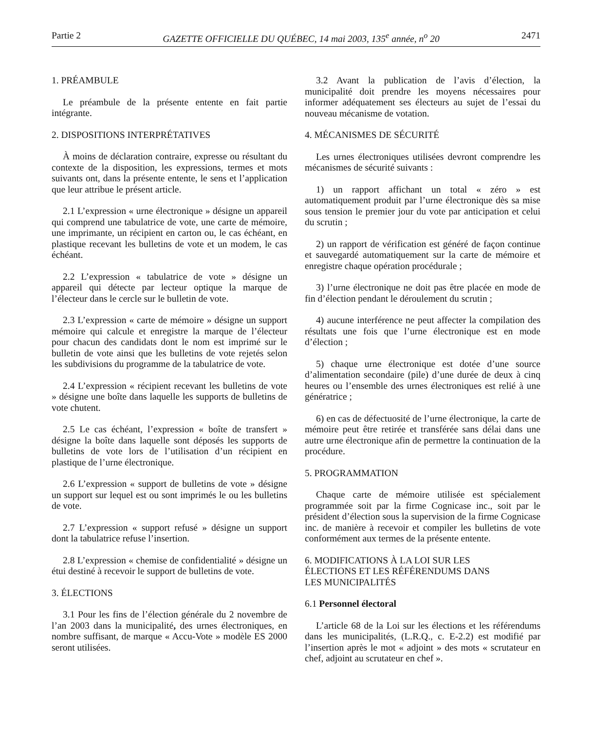Partie 2 GAZETTE OFFICIELLE DU QUÉBEC, 14 mai 2003, 135<sup>e</sup> année, n<sup>o</sup> 20 2471
1. PRÉAMBULE
Le préambule de la présente entente en fait partie intégrante.
2. DISPOSITIONS INTERPRÉTATIVES
À moins de déclaration contraire, expresse ou résultant du contexte de la disposition, les expressions, termes et mots suivants ont, dans la présente entente, le sens et l’application que leur attribue le présent article.
2.1 L’expression « urne électronique » désigne un appareil qui comprend une tabulatrice de vote, une carte de mémoire, une imprimante, un récipient en carton ou, le cas échéant, en plastique recevant les bulletins de vote et un modem, le cas échéant.
2.2 L’expression « tabulatrice de vote » désigne un appareil qui détecte par lecteur optique la marque de l’électeur dans le cercle sur le bulletin de vote.
2.3 L’expression « carte de mémoire » désigne un support mémoire qui calcule et enregistre la marque de l’électeur pour chacun des candidats dont le nom est imprimé sur le bulletin de vote ainsi que les bulletins de vote rejetés selon les subdivisions du programme de la tabulatrice de vote.
2.4 L’expression « récipient recevant les bulletins de vote » désigne une boîte dans laquelle les supports de bulletins de vote chutent.
2.5 Le cas échéant, l’expression « boîte de transfert » désigne la boîte dans laquelle sont déposés les supports de bulletins de vote lors de l’utilisation d’un récipient en plastique de l’urne électronique.
2.6 L’expression « support de bulletins de vote » désigne un support sur lequel est ou sont imprimés le ou les bulletins de vote.
2.7 L’expression « support refusé » désigne un support dont la tabulatrice refuse l’insertion.
2.8 L’expression « chemise de confidentialité » désigne un étui destiné à recevoir le support de bulletins de vote.
3. ÉLECTIONS
3.1 Pour les fins de l’élection générale du 2 novembre de l’an 2003 dans la municipalité, des urnes électroniques, en nombre suffisant, de marque « Accu-Vote » modèle ES 2000 seront utilisées.
3.2 Avant la publication de l’avis d’élection, la municipalité doit prendre les moyens nécessaires pour informer adéquatement ses électeurs au sujet de l’essai du nouveau mécanisme de votation.
4. MÉCANISMES DE SÉCURITÉ
Les urnes électroniques utilisées devront comprendre les mécanismes de sécurité suivants :
1) un rapport affichant un total « zéro » est automatiquement produit par l’urne électronique dès sa mise sous tension le premier jour du vote par anticipation et celui du scrutin ;
2) un rapport de vérification est généré de façon continue et sauvegardé automatiquement sur la carte de mémoire et enregistre chaque opération procédurale ;
3) l’urne électronique ne doit pas être placée en mode de fin d’élection pendant le déroulement du scrutin ;
4) aucune interférence ne peut affecter la compilation des résultats une fois que l’urne électronique est en mode d’élection ;
5) chaque urne électronique est dotée d’une source d’alimentation secondaire (pile) d’une durée de deux à cinq heures ou l’ensemble des urnes électroniques est relié à une génératrice ;
6) en cas de défectuosité de l’urne électronique, la carte de mémoire peut être retirée et transférée sans délai dans une autre urne électronique afin de permettre la continuation de la procédure.
5. PROGRAMMATION
Chaque carte de mémoire utilisée est spécialement programmée soit par la firme Cognicase inc., soit par le président d’élection sous la supervision de la firme Cognicase inc. de manière à recevoir et compiler les bulletins de vote conformément aux termes de la présente entente.
6. MODIFICATIONS À LA LOI SUR LES
ÉLECTIONS ET LES RÉFÉRENDUMS DANS
LES MUNICIPALITÉS
6.1 Personnel électoral
L’article 68 de la Loi sur les élections et les référendums dans les municipalités, (L.R.Q., c. E-2.2) est modifié par l’insertion après le mot « adjoint » des mots « scrutateur en chef, adjoint au scrutateur en chef ».